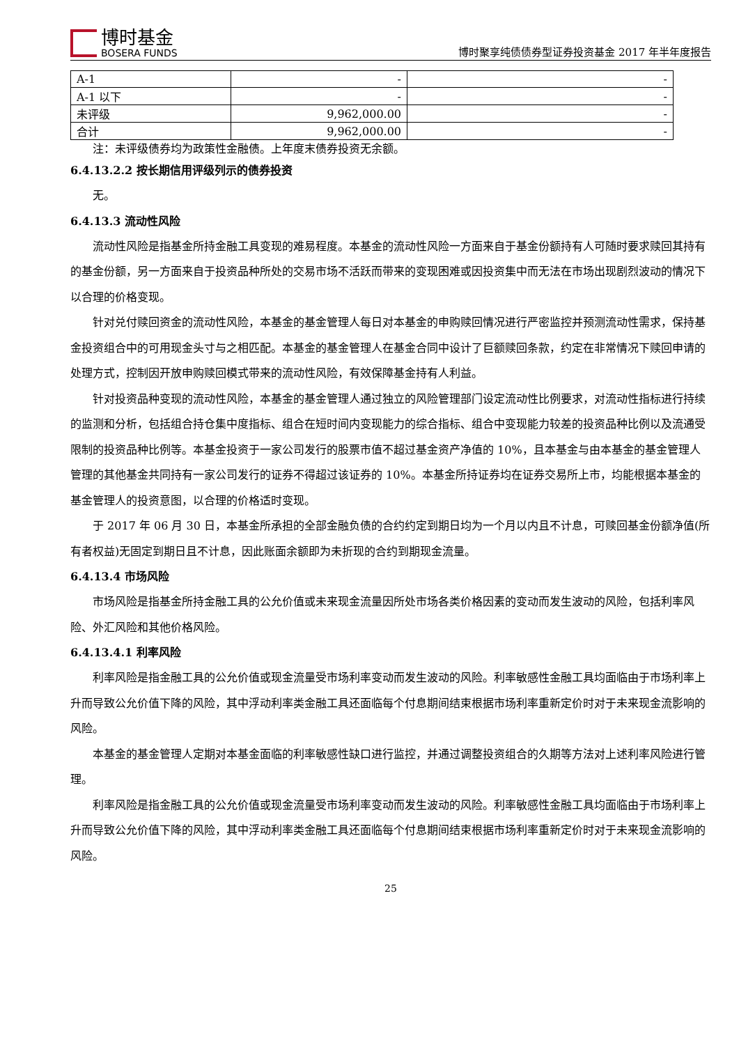博时基金
BOSERA FUNDS
博时聚享纯债债券型证券投资基金 2017 年半年度报告
| A-1 | - | - |
| A-1 以下 | - | - |
| 未评级 | 9,962,000.00 | - |
| 合计 | 9,962,000.00 | - |
注：未评级债券均为政策性金融债。上年度末债券投资无余额。
6.4.13.2.2 按长期信用评级列示的债券投资
无。
6.4.13.3 流动性风险
流动性风险是指基金所持金融工具变现的难易程度。本基金的流动性风险一方面来自于基金份额持有人可随时要求赎回其持有的基金份额，另一方面来自于投资品种所处的交易市场不活跃而带来的变现困难或因投资集中而无法在市场出现剧烈波动的情况下以合理的价格变现。
针对兑付赎回资金的流动性风险，本基金的基金管理人每日对本基金的申购赎回情况进行严密监控并预测流动性需求，保持基金投资组合中的可用现金头寸与之相匹配。本基金的基金管理人在基金合同中设计了巨额赎回条款，约定在非常情况下赎回申请的处理方式，控制因开放申购赎回模式带来的流动性风险，有效保障基金持有人利益。
针对投资品种变现的流动性风险，本基金的基金管理人通过独立的风险管理部门设定流动性比例要求，对流动性指标进行持续的监测和分析，包括组合持仓集中度指标、组合在短时间内变现能力的综合指标、组合中变现能力较差的投资品种比例以及流通受限制的投资品种比例等。本基金投资于一家公司发行的股票市值不超过基金资产净值的 10%，且本基金与由本基金的基金管理人管理的其他基金共同持有一家公司发行的证券不得超过该证券的 10%。本基金所持证券均在证券交易所上市，均能根据本基金的基金管理人的投资意图，以合理的价格适时变现。
于 2017 年 06 月 30 日，本基金所承担的全部金融负债的合约约定到期日均为一个月以内且不计息，可赎回基金份额净值(所有者权益)无固定到期日且不计息，因此账面余额即为未折现的合约到期现金流量。
6.4.13.4 市场风险
市场风险是指基金所持金融工具的公允价值或未来现金流量因所处市场各类价格因素的变动而发生波动的风险，包括利率风险、外汇风险和其他价格风险。
6.4.13.4.1 利率风险
利率风险是指金融工具的公允价值或现金流量受市场利率变动而发生波动的风险。利率敏感性金融工具均面临由于市场利率上升而导致公允价值下降的风险，其中浮动利率类金融工具还面临每个付息期间结束根据市场利率重新定价时对于未来现金流影响的风险。
本基金的基金管理人定期对本基金面临的利率敏感性缺口进行监控，并通过调整投资组合的久期等方法对上述利率风险进行管理。
利率风险是指金融工具的公允价值或现金流量受市场利率变动而发生波动的风险。利率敏感性金融工具均面临由于市场利率上升而导致公允价值下降的风险，其中浮动利率类金融工具还面临每个付息期间结束根据市场利率重新定价时对于未来现金流影响的风险。
25